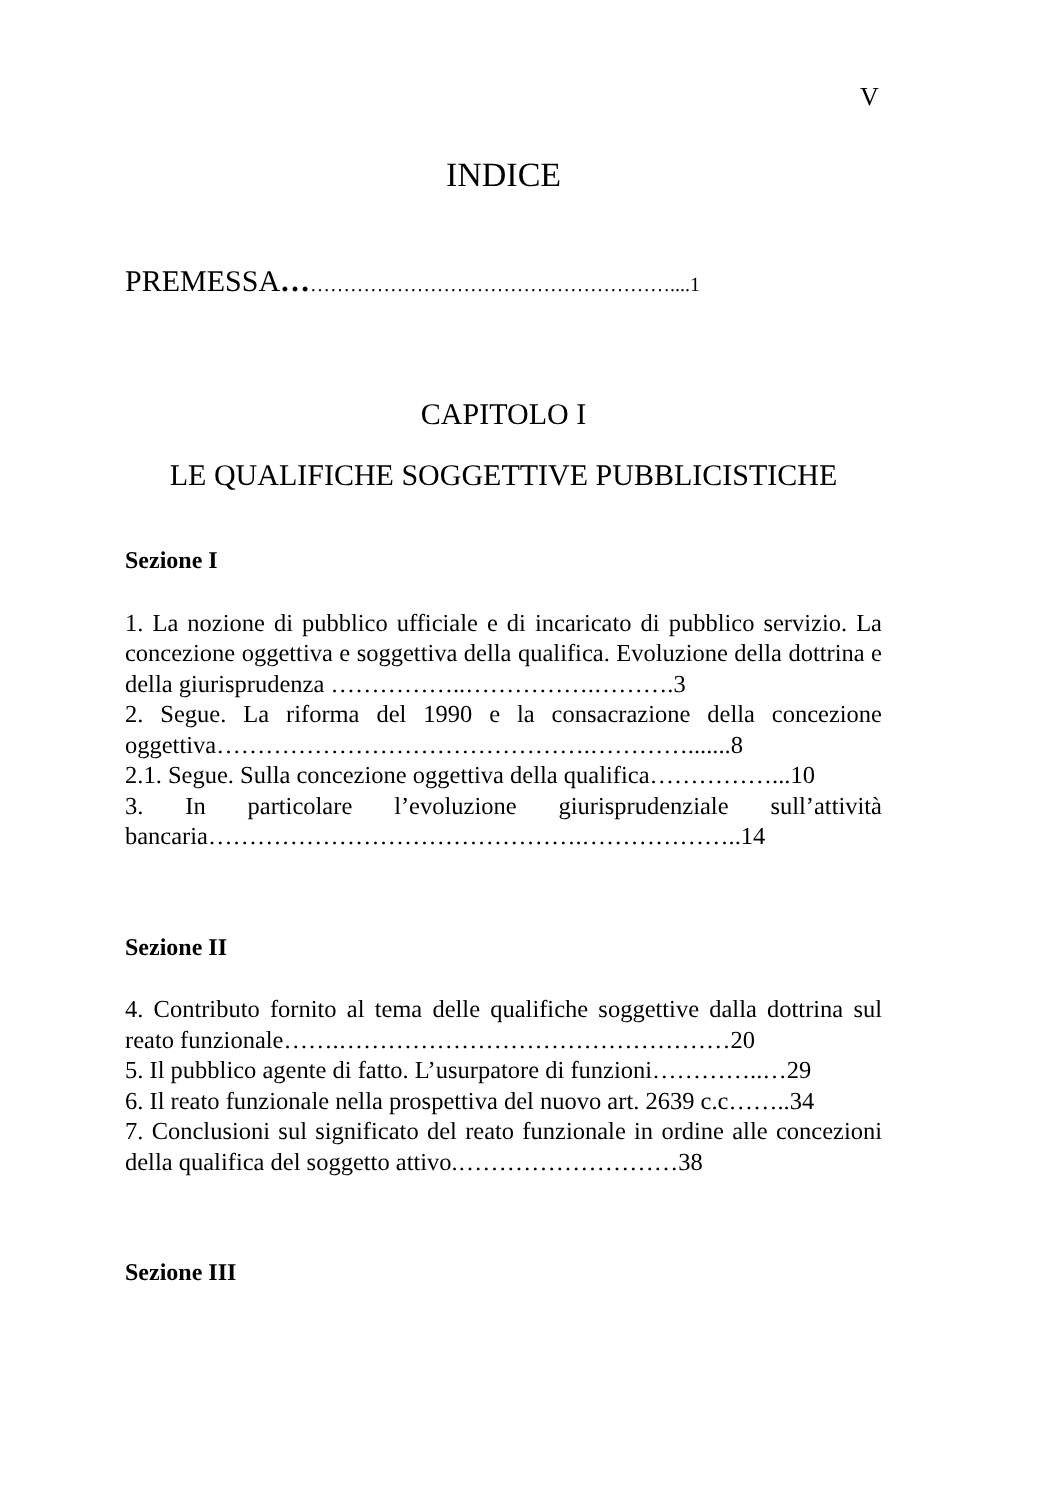V
INDICE
PREMESSA…………………………………………………....1
CAPITOLO I
LE QUALIFICHE SOGGETTIVE PUBBLICISTICHE
Sezione I
1. La nozione di pubblico ufficiale e di incaricato di pubblico servizio. La concezione oggettiva e soggettiva della qualifica. Evoluzione della dottrina e della giurisprudenza ……………..…………….……….3
2. Segue. La riforma del 1990 e la consacrazione della concezione oggettiva……………………………………….………….......8
2.1. Segue. Sulla concezione oggettiva della qualifica……………...10
3. In particolare l’evoluzione giurisprudenziale sull’attività bancaria……………………………………….………………..14
Sezione II
4. Contributo fornito al tema delle qualifiche soggettive dalla dottrina sul reato funzionale…….…………………………………………20
5. Il pubblico agente di fatto. L’usurpatore di funzioni…………..…29
6. Il reato funzionale nella prospettiva del nuovo art. 2639 c.c……..34
7. Conclusioni sul significato del reato funzionale in ordine alle concezioni della qualifica del soggetto attivo.………………………38
Sezione III